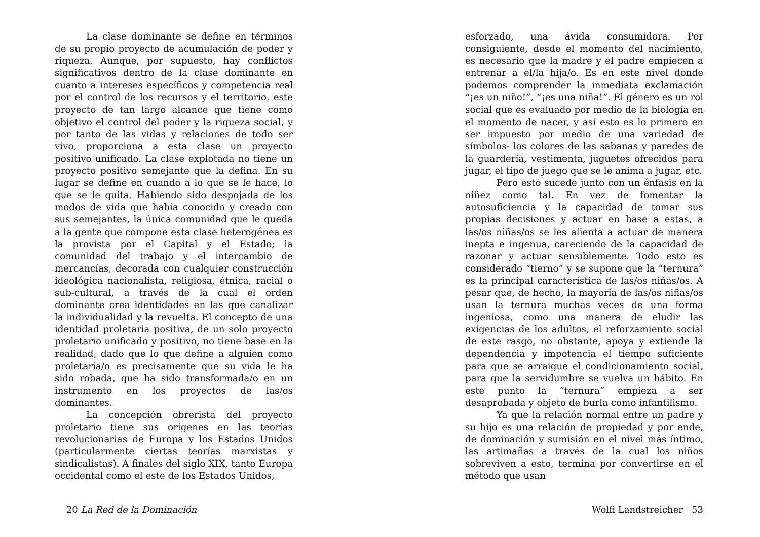La clase dominante se define en términos de su propio proyecto de acumulación de poder y riqueza. Aunque, por supuesto, hay conflictos significativos dentro de la clase dominante en cuanto a intereses específicos y competencia real por el control de los recursos y el territorio, este proyecto de tan largo alcance que tiene como objetivo el control del poder y la riqueza social, y por tanto de las vidas y relaciones de todo ser vivo, proporciona a esta clase un proyecto positivo unificado. La clase explotada no tiene un proyecto positivo semejante que la defina. En su lugar se define en cuando a lo que se le hace, lo que se le quita. Habiendo sido despojada de los modos de vida que había conocido y creado con sus semejantes, la única comunidad que le queda a la gente que compone esta clase heterogénea es la provista por el Capital y el Estado; la comunidad del trabajo y el intercambio de mercancías, decorada con cualquier construcción ideológica nacionalista, religiosa, étnica, racial o sub-cultural, a través de la cual el orden dominante crea identidades en las que canalizar la individualidad y la revuelta. El concepto de una identidad proletaria positiva, de un solo proyecto proletario unificado y positivo, no tiene base en la realidad, dado que lo que define a alguien como proletaria/o es precisamente que su vida le ha sido robada, que ha sido transformada/o en un instrumento en los proyectos de las/os dominantes.
La concepción obrerista del proyecto proletario tiene sus orígenes en las teorías revolucionarias de Europa y los Estados Unidos (particularmente ciertas teorías marxistas y sindicalistas). A finales del siglo XIX, tanto Europa occidental como el este de los Estados Unidos,
20 La Red de la Dominación
esforzado, una ávida consumidora. Por consiguiente, desde el momento del nacimiento, es necesario que la madre y el padre empiecen a entrenar a el/la hija/o. Es en este nivel donde podemos comprender la inmediata exclamación “¡es un niño!”, “¡es una niña!”. El género es un rol social que es evaluado por medio de la biología en el momento de nacer, y así esto es lo primero en ser impuesto por medio de una variedad de símbolos- los colores de las sabanas y paredes de la guardería, vestimenta, juguetes ofrecidos para jugar, el tipo de juego que se le anima a jugar, etc.
Pero esto sucede junto con un énfasis en la niñez como tal. En vez de fomentar la autosuficiencia y la capacidad de tomar sus propias decisiones y actuar en base a estas, a las/os niñas/os se les alienta a actuar de manera inepta e ingenua, careciendo de la capacidad de razonar y actuar sensiblemente. Todo esto es considerado “tierno” y se supone que la “ternura” es la principal característica de las/os niñas/os. A pesar que, de hecho, la mayoría de las/os niñas/os usan la ternura muchas veces de una forma ingeniosa, como una manera de eludir las exigencias de los adultos, el reforzamiento social de este rasgo, no obstante, apoya y extiende la dependencia y impotencia el tiempo suficiente para que se arraigue el condicionamiento social, para que la servidumbre se vuelva un hábito. En este punto la “ternura” empieza a ser desaprobada y objeto de burla como infantilismo.
Ya que la relación normal entre un padre y su hijo es una relación de propiedad y por ende, de dominación y sumisión en el nivel más íntimo, las artimañas a través de la cual los niños sobreviven a esto, termina por convertirse en el método que usan
Wolfi Landstreicher 53